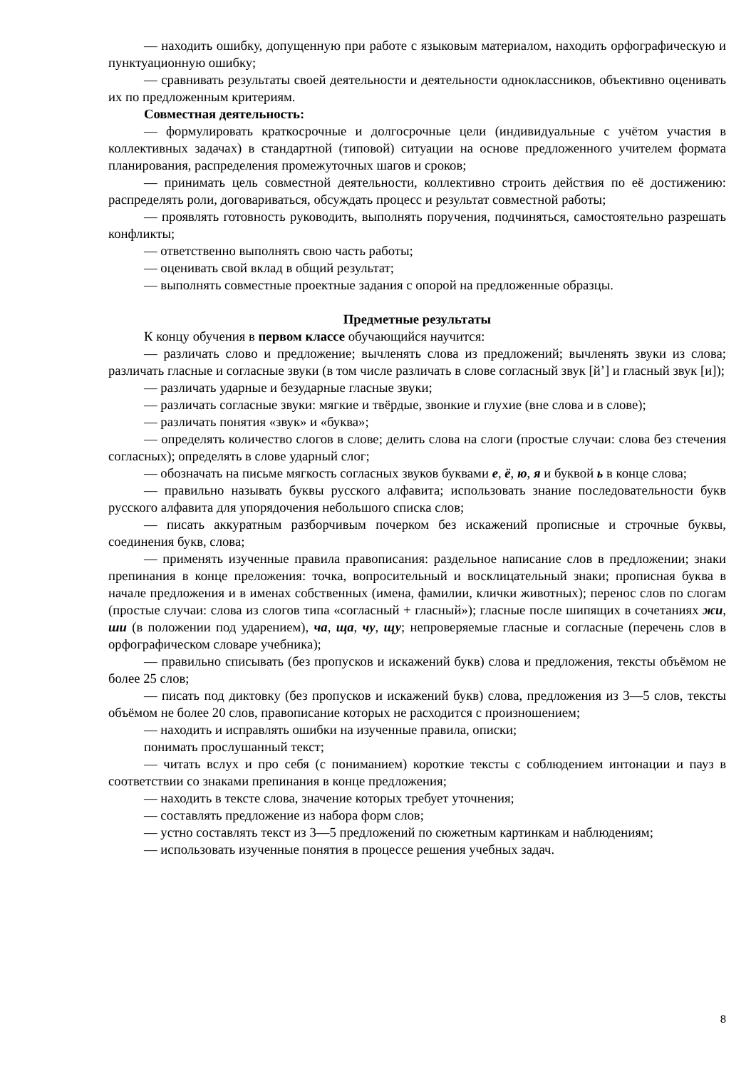— находить ошибку, допущенную при работе с языковым материалом, находить орфографическую и пунктуационную ошибку;
— сравнивать результаты своей деятельности и деятельности одноклассников, объективно оценивать их по предложенным критериям.
Совместная деятельность:
— формулировать краткосрочные и долгосрочные цели (индивидуальные с учётом участия в коллективных задачах) в стандартной (типовой) ситуации на основе предложенного учителем формата планирования, распределения промежуточных шагов и сроков;
— принимать цель совместной деятельности, коллективно строить действия по её достижению: распределять роли, договариваться, обсуждать процесс и результат совместной работы;
— проявлять готовность руководить, выполнять поручения, подчиняться, самостоятельно разрешать конфликты;
— ответственно выполнять свою часть работы;
— оценивать свой вклад в общий результат;
— выполнять совместные проектные задания с опорой на предложенные образцы.
Предметные результаты
К концу обучения в первом классе обучающийся научится:
— различать слово и предложение; вычленять слова из предложений; вычленять звуки из слова; различать гласные и согласные звуки (в том числе различать в слове согласный звук [й’] и гласный звук [и]);
— различать ударные и безударные гласные звуки;
— различать согласные звуки: мягкие и твёрдые, звонкие и глухие (вне слова и в слове);
— различать понятия «звук» и «буква»;
— определять количество слогов в слове; делить слова на слоги (простые случаи: слова без стечения согласных); определять в слове ударный слог;
— обозначать на письме мягкость согласных звуков буквами е, ё, ю, я и буквой ь в конце слова;
— правильно называть буквы русского алфавита; использовать знание последовательности букв русского алфавита для упорядочения небольшого списка слов;
— писать аккуратным разборчивым почерком без искажений прописные и строчные буквы, соединения букв, слова;
— применять изученные правила правописания: раздельное написание слов в предложении; знаки препинания в конце преложения: точка, вопросительный и восклицательный знаки; прописная буква в начале предложения и в именах собственных (имена, фамилии, клички животных); перенос слов по слогам (простые случаи: слова из слогов типа «согласный + гласный»); гласные после шипящих в сочетаниях жи, ши (в положении под ударением), ча, ща, чу, щу; непроверяемые гласные и согласные (перечень слов в орфографическом словаре учебника);
— правильно списывать (без пропусков и искажений букв) слова и предложения, тексты объёмом не более 25 слов;
— писать под диктовку (без пропусков и искажений букв) слова, предложения из 3—5 слов, тексты объёмом не более 20 слов, правописание которых не расходится с произношением;
— находить и исправлять ошибки на изученные правила, описки;
понимать прослушанный текст;
— читать вслух и про себя (с пониманием) короткие тексты с соблюдением интонации и пауз в соответствии со знаками препинания в конце предложения;
— находить в тексте слова, значение которых требует уточнения;
— составлять предложение из набора форм слов;
— устно составлять текст из 3—5 предложений по сюжетным картинкам и наблюдениям;
— использовать изученные понятия в процессе решения учебных задач.
8